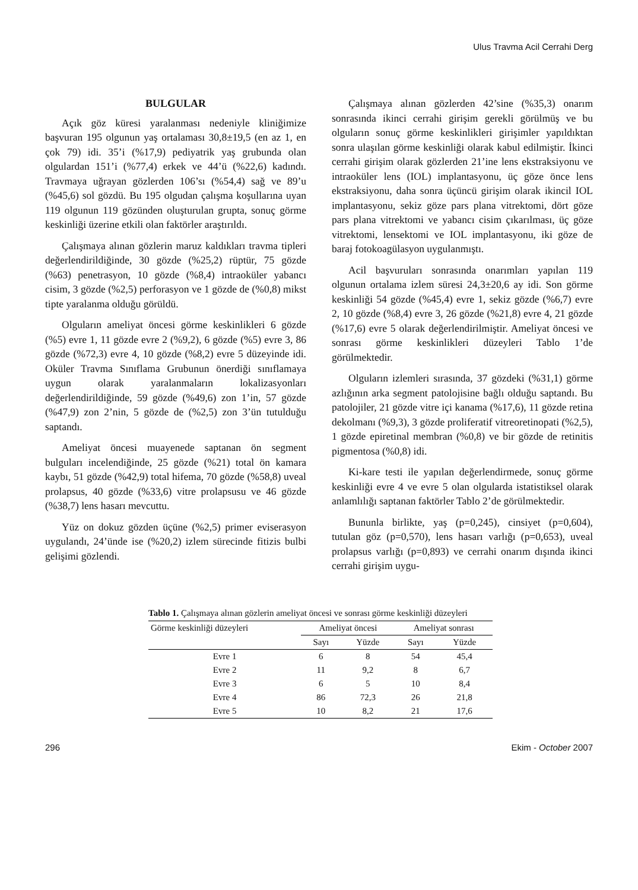Ulus Travma Acil Cerrahi Derg
BULGULAR
Açık göz küresi yaralanması nedeniyle kliniğimize başvuran 195 olgunun yaş ortalaması 30,8±19,5 (en az 1, en çok 79) idi. 35’i (%17,9) pediyatrik yaş grubunda olan olgulardan 151’i (%77,4) erkek ve 44’ü (%22,6) kadındı. Travmaya uğrayan gözlerden 106’sı (%54,4) sağ ve 89’u (%45,6) sol gözdü. Bu 195 olgudan çalışma koşullarına uyan 119 olgunun 119 gözünden oluşturulan grupta, sonuç görme keskinliği üzerine etkili olan faktörler araştırıldı.
Çalışmaya alınan gözlerin maruz kaldıkları travma tipleri değerlendirildiğinde, 30 gözde (%25,2) rüptür, 75 gözde (%63) penetrasyon, 10 gözde (%8,4) intraoküler yabancı cisim, 3 gözde (%2,5) perforasyon ve 1 gözde de (%0,8) mikst tipte yaralanma olduğu görüldü.
Olguların ameliyat öncesi görme keskinlikleri 6 gözde (%5) evre 1, 11 gözde evre 2 (%9,2), 6 gözde (%5) evre 3, 86 gözde (%72,3) evre 4, 10 gözde (%8,2) evre 5 düzeyinde idi. Oküler Travma Sınıflama Grubunun önerdiği sınıflamaya uygun olarak yaralanmaların lokalizasyonları değerlendirildiğinde, 59 gözde (%49,6) zon 1’in, 57 gözde (%47,9) zon 2’nin, 5 gözde de (%2,5) zon 3’ün tutulduğu saptandı.
Ameliyat öncesi muayenede saptanan ön segment bulguları incelendiğinde, 25 gözde (%21) total ön kamara kaybı, 51 gözde (%42,9) total hifema, 70 gözde (%58,8) uveal prolapsus, 40 gözde (%33,6) vitre prolapsusu ve 46 gözde (%38,7) lens hasarı mevcuttu.
Yüz on dokuz gözden üçüne (%2,5) primer eviserasyon uygulandı, 24’ünde ise (%20,2) izlem sürecinde fitizis bulbi gelişimi gözlendi.
Çalışmaya alınan gözlerden 42’sine (%35,3) onarım sonrasında ikinci cerrahi girişim gerekli görülmüş ve bu olguların sonuç görme keskinlikleri girişimler yapıldıktan sonra ulaşılan görme keskinliği olarak kabul edilmiştir. İkinci cerrahi girişim olarak gözlerden 21’ine lens ekstraksiyonu ve intraoküler lens (IOL) implantasyonu, üç göze önce lens ekstraksiyonu, daha sonra üçüncü girişim olarak ikincil IOL implantasyonu, sekiz göze pars plana vitrektomi, dört göze pars plana vitrektomi ve yabancı cisim çıkarılması, üç göze vitrektomi, lensektomi ve IOL implantasyonu, iki göze de baraj fotokoagülasyon uygulanmıştı.
Acil başvuruları sonrasında onarımları yapılan 119 olgunun ortalama izlem süresi 24,3±20,6 ay idi. Son görme keskinliği 54 gözde (%45,4) evre 1, sekiz gözde (%6,7) evre 2, 10 gözde (%8,4) evre 3, 26 gözde (%21,8) evre 4, 21 gözde (%17,6) evre 5 olarak değerlendirilmiştir. Ameliyat öncesi ve sonrası görme keskinlikleri düzeyleri Tablo 1’de görülmektedir.
Olguların izlemleri sırasında, 37 gözdeki (%31,1) görme azlığının arka segment patolojisine bağlı olduğu saptandı. Bu patolojiler, 21 gözde vitre içi kanama (%17,6), 11 gözde retina dekolmanı (%9,3), 3 gözde proliferatif vitreoretinopati (%2,5), 1 gözde epiretinal membran (%0,8) ve bir gözde de retinitis pigmentosa (%0,8) idi.
Ki-kare testi ile yapılan değerlendirmede, sonuç görme keskinliği evre 4 ve evre 5 olan olgularda istatistiksel olarak anlamlılığı saptanan faktörler Tablo 2’de görülmektedir.
Bununla birlikte, yaş (p=0,245), cinsiyet (p=0,604), tutulan göz (p=0,570), lens hasarı varlığı (p=0,653), uveal prolapsus varlığı (p=0,893) ve cerrahi onarım dışında ikinci cerrahi girişim uygu-
Tablo 1. Çalışmaya alınan gözlerin ameliyat öncesi ve sonrası görme keskinliği düzeyleri
| Görme keskinliği düzeyleri | Ameliyat öncesi | | Ameliyat sonrası | |
| --- | --- | --- | --- | --- |
| | Sayı | Yüzde | Sayı | Yüzde |
| Evre 1 | 6 | 8 | 54 | 45,4 |
| Evre 2 | 11 | 9,2 | 8 | 6,7 |
| Evre 3 | 6 | 5 | 10 | 8,4 |
| Evre 4 | 86 | 72,3 | 26 | 21,8 |
| Evre 5 | 10 | 8,2 | 21 | 17,6 |
296 Ekim - October 2007